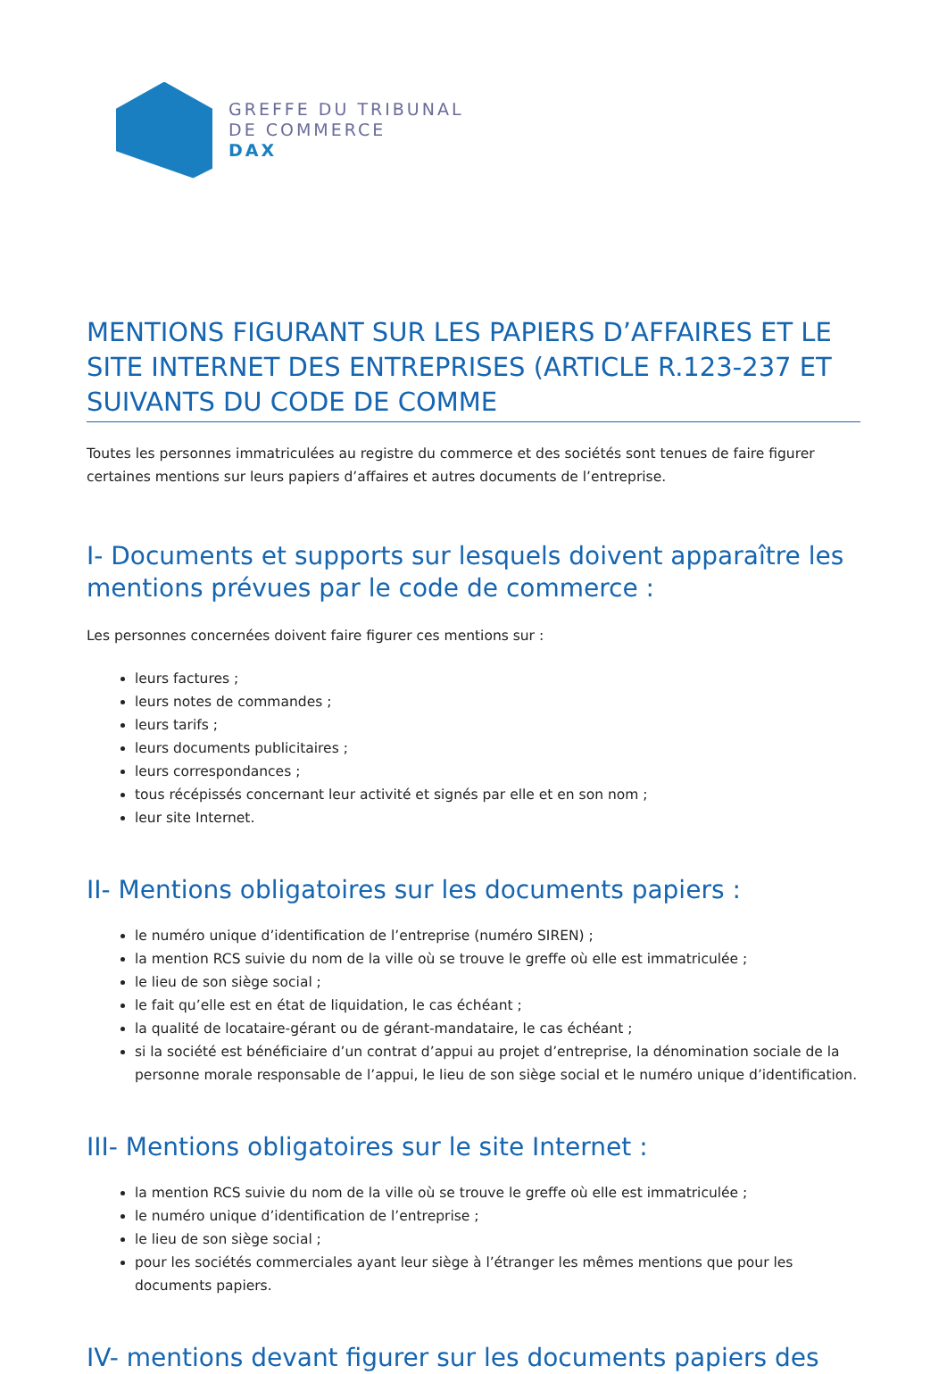GREFFE DU TRIBUNAL
DE COMMERCE
DAX
MENTIONS FIGURANT SUR LES PAPIERS D’AFFAIRES ET LE SITE INTERNET DES ENTREPRISES (ARTICLE R.123-237 ET SUIVANTS DU CODE DE COMME
Toutes les personnes immatriculées au registre du commerce et des sociétés sont tenues de faire figurer certaines mentions sur leurs papiers d’affaires et autres documents de l’entreprise.
I- Documents et supports sur lesquels doivent apparaître les mentions prévues par le code de commerce :
Les personnes concernées doivent faire figurer ces mentions sur :
leurs factures ;
leurs notes de commandes ;
leurs tarifs ;
leurs documents publicitaires ;
leurs correspondances ;
tous récépissés concernant leur activité et signés par elle et en son nom ;
leur site Internet.
II- Mentions obligatoires sur les documents papiers :
le numéro unique d’identification de l’entreprise (numéro SIREN) ;
la mention RCS suivie du nom de la ville où se trouve le greffe où elle est immatriculée ;
le lieu de son siège social ;
le fait qu’elle est en état de liquidation, le cas échéant ;
la qualité de locataire-gérant ou de gérant-mandataire, le cas échéant ;
si la société est bénéficiaire d’un contrat d’appui au projet d’entreprise, la dénomination sociale de la personne morale responsable de l’appui, le lieu de son siège social et le numéro unique d’identification.
III- Mentions obligatoires sur le site Internet :
la mention RCS suivie du nom de la ville où se trouve le greffe où elle est immatriculée ;
le numéro unique d’identification de l’entreprise ;
le lieu de son siège social ;
pour les sociétés commerciales ayant leur siège à l’étranger les mêmes mentions que pour les documents papiers.
IV- mentions devant figurer sur les documents papiers des